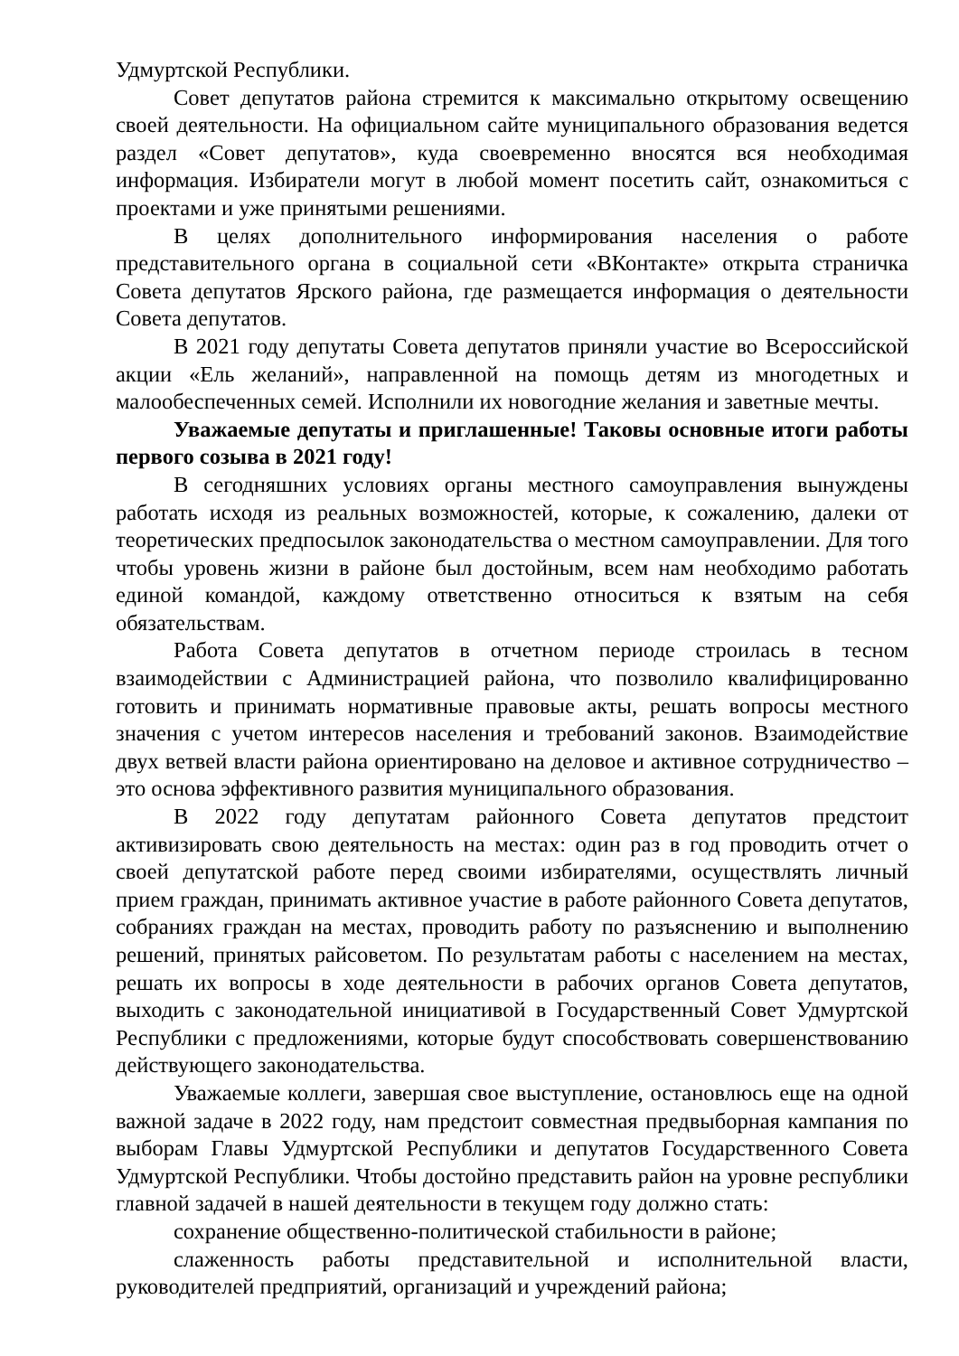Удмуртской Республики.
Совет депутатов района стремится к максимально открытому освещению своей деятельности. На официальном сайте муниципального образования ведется раздел «Совет депутатов», куда своевременно вносятся вся необходимая информация. Избиратели могут в любой момент посетить сайт, ознакомиться с проектами и уже принятыми решениями.
В целях дополнительного информирования населения о работе представительного органа в социальной сети «ВКонтакте» открыта страничка Совета депутатов Ярского района, где размещается информация о деятельности Совета депутатов.
В 2021 году депутаты Совета депутатов приняли участие во Всероссийской акции «Ель желаний», направленной на помощь детям из многодетных и малообеспеченных семей. Исполнили их новогодние желания и заветные мечты.
Уважаемые депутаты и приглашенные! Таковы основные итоги работы первого созыва в 2021 году!
В сегодняшних условиях органы местного самоуправления вынуждены работать исходя из реальных возможностей, которые, к сожалению, далеки от теоретических предпосылок законодательства о местном самоуправлении. Для того чтобы уровень жизни в районе был достойным, всем нам необходимо работать единой командой, каждому ответственно относиться к взятым на себя обязательствам.
Работа Совета депутатов в отчетном периоде строилась в тесном взаимодействии с Администрацией района, что позволило квалифицированно готовить и принимать нормативные правовые акты, решать вопросы местного значения с учетом интересов населения и требований законов. Взаимодействие двух ветвей власти района ориентировано на деловое и активное сотрудничество – это основа эффективного развития муниципального образования.
В 2022 году депутатам районного Совета депутатов предстоит активизировать свою деятельность на местах: один раз в год проводить отчет о своей депутатской работе перед своими избирателями, осуществлять личный прием граждан, принимать активное участие в работе районного Совета депутатов, собраниях граждан на местах, проводить работу по разъяснению и выполнению решений, принятых райсоветом. По результатам работы с населением на местах, решать их вопросы в ходе деятельности в рабочих органов Совета депутатов, выходить с законодательной инициативой в Государственный Совет Удмуртской Республики с предложениями, которые будут способствовать совершенствованию действующего законодательства.
Уважаемые коллеги, завершая свое выступление, остановлюсь еще на одной важной задаче в 2022 году, нам предстоит совместная предвыборная кампания по выборам Главы Удмуртской Республики и депутатов Государственного Совета Удмуртской Республики. Чтобы достойно представить район на уровне республики главной задачей в нашей деятельности в текущем году должно стать:
сохранение общественно-политической стабильности в районе;
слаженность работы представительной и исполнительной власти, руководителей предприятий, организаций и учреждений района;